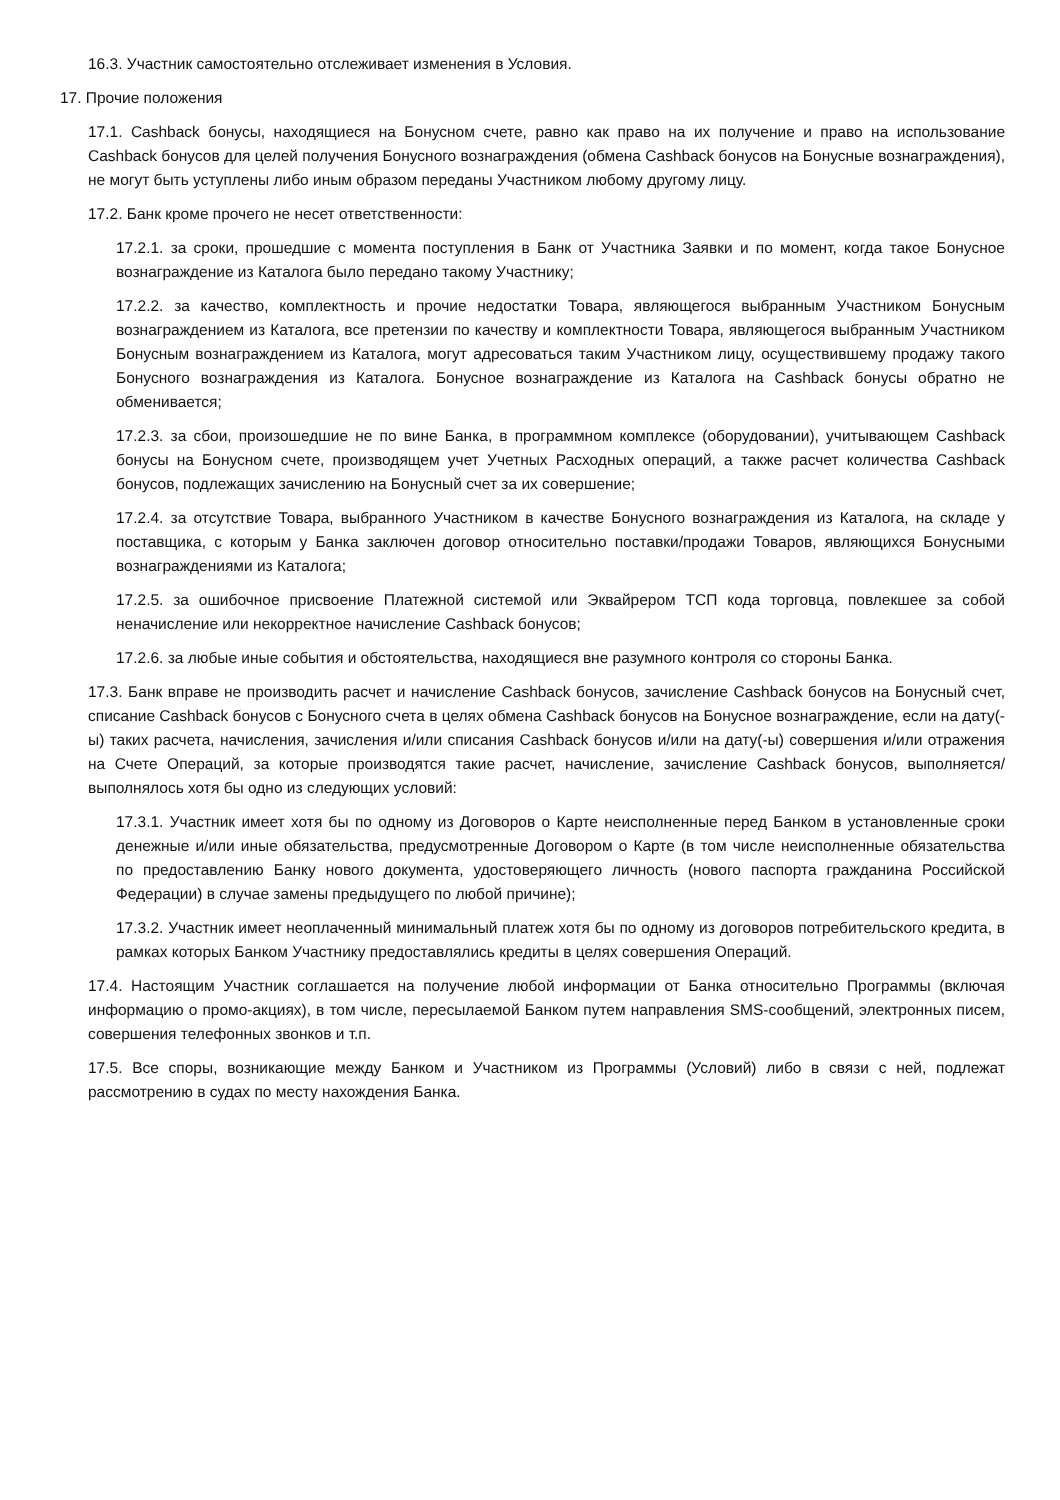16.3. Участник самостоятельно отслеживает изменения в Условия.
17. Прочие положения
17.1. Cashback бонусы, находящиеся на Бонусном счете, равно как право на их получение и право на использование Cashback бонусов для целей получения Бонусного вознаграждения (обмена Cashback бонусов на Бонусные вознаграждения), не могут быть уступлены либо иным образом переданы Участником любому другому лицу.
17.2. Банк кроме прочего не несет ответственности:
17.2.1. за сроки, прошедшие с момента поступления в Банк от Участника Заявки и по момент, когда такое Бонусное вознаграждение из Каталога было передано такому Участнику;
17.2.2. за качество, комплектность и прочие недостатки Товара, являющегося выбранным Участником Бонусным вознаграждением из Каталога, все претензии по качеству и комплектности Товара, являющегося выбранным Участником Бонусным вознаграждением из Каталога, могут адресоваться таким Участником лицу, осуществившему продажу такого Бонусного вознаграждения из Каталога. Бонусное вознаграждение из Каталога на Cashback бонусы обратно не обменивается;
17.2.3. за сбои, произошедшие не по вине Банка, в программном комплексе (оборудовании), учитывающем Cashback бонусы на Бонусном счете, производящем учет Учетных Расходных операций, а также расчет количества Cashback бонусов, подлежащих зачислению на Бонусный счет за их совершение;
17.2.4. за отсутствие Товара, выбранного Участником в качестве Бонусного вознаграждения из Каталога, на складе у поставщика, с которым у Банка заключен договор относительно поставки/продажи Товаров, являющихся Бонусными вознаграждениями из Каталога;
17.2.5. за ошибочное присвоение Платежной системой или Эквайрером ТСП кода торговца, повлекшее за собой неначисление или некорректное начисление Cashback бонусов;
17.2.6. за любые иные события и обстоятельства, находящиеся вне разумного контроля со стороны Банка.
17.3. Банк вправе не производить расчет и начисление Cashback бонусов, зачисление Cashback бонусов на Бонусный счет, списание Cashback бонусов с Бонусного счета в целях обмена Cashback бонусов на Бонусное вознаграждение, если на дату(-ы) таких расчета, начисления, зачисления и/или списания Cashback бонусов и/или на дату(-ы) совершения и/или отражения на Счете Операций, за которые производятся такие расчет, начисление, зачисление Cashback бонусов, выполняется/ выполнялось хотя бы одно из следующих условий:
17.3.1. Участник имеет хотя бы по одному из Договоров о Карте неисполненные перед Банком в установленные сроки денежные и/или иные обязательства, предусмотренные Договором о Карте (в том числе неисполненные обязательства по предоставлению Банку нового документа, удостоверяющего личность (нового паспорта гражданина Российской Федерации) в случае замены предыдущего по любой причине);
17.3.2. Участник имеет неоплаченный минимальный платеж хотя бы по одному из договоров потребительского кредита, в рамках которых Банком Участнику предоставлялись кредиты в целях совершения Операций.
17.4. Настоящим Участник соглашается на получение любой информации от Банка относительно Программы (включая информацию о промо-акциях), в том числе, пересылаемой Банком путем направления SMS-сообщений, электронных писем, совершения телефонных звонков и т.п.
17.5. Все споры, возникающие между Банком и Участником из Программы (Условий) либо в связи с ней, подлежат рассмотрению в судах по месту нахождения Банка.